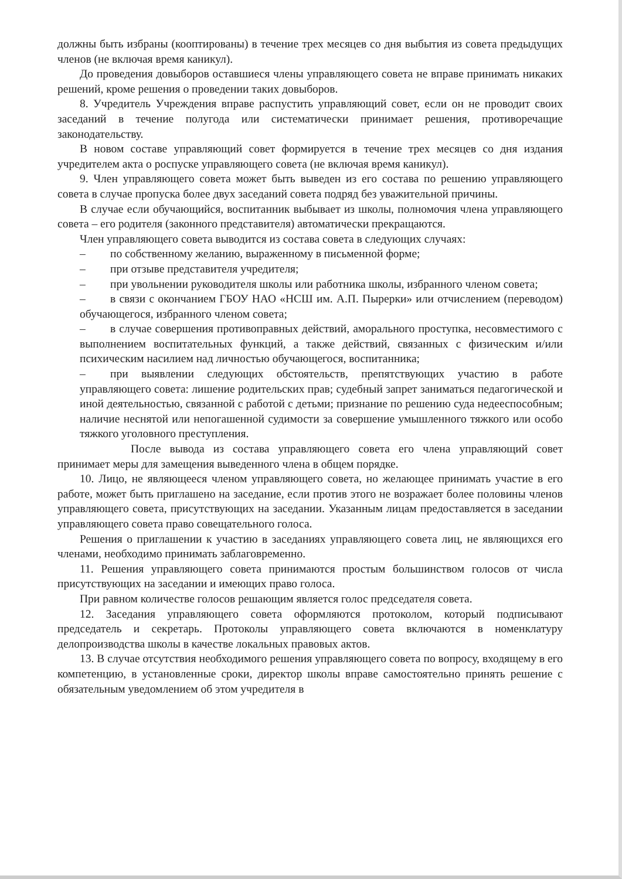должны быть избраны (кооптированы) в течение трех месяцев со дня выбытия из совета предыдущих членов (не включая время каникул).
До проведения довыборов оставшиеся члены управляющего совета не вправе принимать никаких решений, кроме решения о проведении таких довыборов.
8. Учредитель Учреждения вправе распустить управляющий совет, если он не проводит своих заседаний в течение полугода или систематически принимает решения, противоречащие законодательству.
В новом составе управляющий совет формируется в течение трех месяцев со дня издания учредителем акта о роспуске управляющего совета (не включая время каникул).
9. Член управляющего совета может быть выведен из его состава по решению управляющего совета в случае пропуска более двух заседаний совета подряд без уважительной причины.
В случае если обучающийся, воспитанник выбывает из школы, полномочия члена управляющего совета – его родителя (законного представителя) автоматически прекращаются.
Член управляющего совета выводится из состава совета в следующих случаях:
– по собственному желанию, выраженному в письменной форме;
– при отзыве представителя учредителя;
– при увольнении руководителя школы или работника школы, избранного членом совета;
– в связи с окончанием ГБОУ НАО «НСШ им. А.П. Пырерки» или отчислением (переводом) обучающегося, избранного членом совета;
– в случае совершения противоправных действий, аморального проступка, несовместимого с выполнением воспитательных функций, а также действий, связанных с физическим и/или психическим насилием над личностью обучающегося, воспитанника;
– при выявлении следующих обстоятельств, препятствующих участию в работе управляющего совета: лишение родительских прав; судебный запрет заниматься педагогической и иной деятельностью, связанной с работой с детьми; признание по решению суда недееспособным; наличие неснятой или непогашенной судимости за совершение умышленного тяжкого или особо тяжкого уголовного преступления.
После вывода из состава управляющего совета его члена управляющий совет принимает меры для замещения выведенного члена в общем порядке.
10. Лицо, не являющееся членом управляющего совета, но желающее принимать участие в его работе, может быть приглашено на заседание, если против этого не возражает более половины членов управляющего совета, присутствующих на заседании. Указанным лицам предоставляется в заседании управляющего совета право совещательного голоса.
Решения о приглашении к участию в заседаниях управляющего совета лиц, не являющихся его членами, необходимо принимать заблаговременно.
11. Решения управляющего совета принимаются простым большинством голосов от числа присутствующих на заседании и имеющих право голоса.
При равном количестве голосов решающим является голос председателя совета.
12. Заседания управляющего совета оформляются протоколом, который подписывают председатель и секретарь. Протоколы управляющего совета включаются в номенклатуру делопроизводства школы в качестве локальных правовых актов.
13. В случае отсутствия необходимого решения управляющего совета по вопросу, входящему в его компетенцию, в установленные сроки, директор школы вправе самостоятельно принять решение с обязательным уведомлением об этом учредителя в